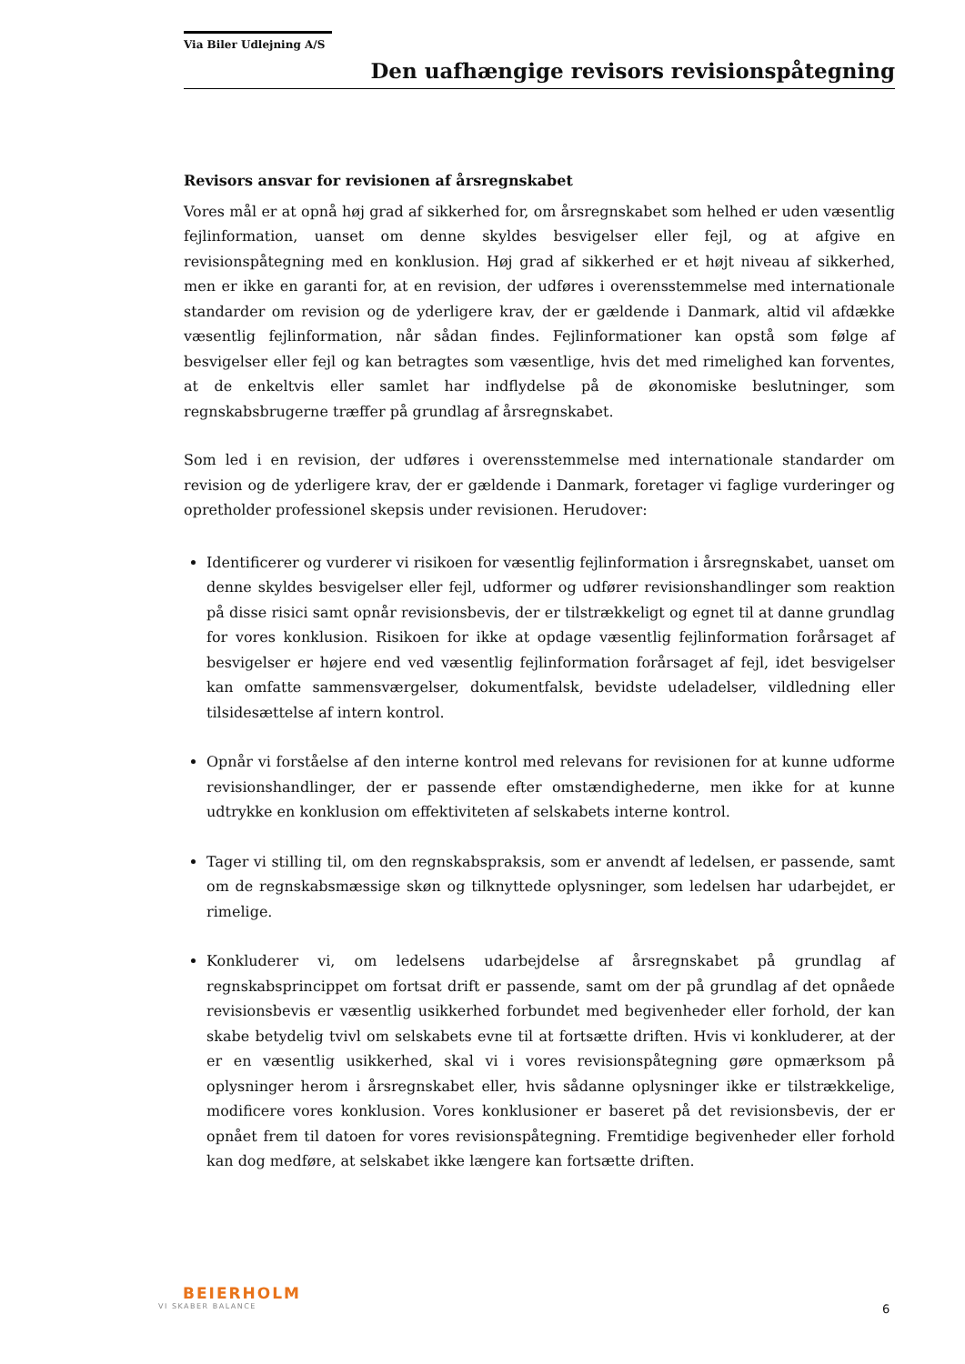Via Biler Udlejning A/S
Den uafhængige revisors revisionspåtegning
Revisors ansvar for revisionen af årsregnskabet
Vores mål er at opnå høj grad af sikkerhed for, om årsregnskabet som helhed er uden væsentlig fejlinformation, uanset om denne skyldes besvigelser eller fejl, og at afgive en revisionspåtegning med en konklusion. Høj grad af sikkerhed er et højt niveau af sikkerhed, men er ikke en garanti for, at en revision, der udføres i overensstemmelse med internationale standarder om revision og de yderligere krav, der er gældende i Danmark, altid vil afdække væsentlig fejlinformation, når sådan findes. Fejlinformationer kan opstå som følge af besvigelser eller fejl og kan betragtes som væsentlige, hvis det med rimelighed kan forventes, at de enkeltvis eller samlet har indflydelse på de økonomiske beslutninger, som regnskabsbrugerne træffer på grundlag af årsregnskabet.
Som led i en revision, der udføres i overensstemmelse med internationale standarder om revision og de yderligere krav, der er gældende i Danmark, foretager vi faglige vurderinger og opretholder professionel skepsis under revisionen. Herudover:
Identificerer og vurderer vi risikoen for væsentlig fejlinformation i årsregnskabet, uanset om denne skyldes besvigelser eller fejl, udformer og udfører revisionshandlinger som reaktion på disse risici samt opnår revisionsbevis, der er tilstrækkeligt og egnet til at danne grundlag for vores konklusion. Risikoen for ikke at opdage væsentlig fejlinformation forårsaget af besvigelser er højere end ved væsentlig fejlinformation forårsaget af fejl, idet besvigelser kan omfatte sammensværgelser, dokumentfalsk, bevidste udeladelser, vildledning eller tilsidesættelse af intern kontrol.
Opnår vi forståelse af den interne kontrol med relevans for revisionen for at kunne udforme revisionshandlinger, der er passende efter omstændighederne, men ikke for at kunne udtrykke en konklusion om effektiviteten af selskabets interne kontrol.
Tager vi stilling til, om den regnskabspraksis, som er anvendt af ledelsen, er passende, samt om de regnskabsmæssige skøn og tilknyttede oplysninger, som ledelsen har udarbejdet, er rimelige.
Konkluderer vi, om ledelsens udarbejdelse af årsregnskabet på grundlag af regnskabsprincippet om fortsat drift er passende, samt om der på grundlag af det opnåede revisionsbevis er væsentlig usikkerhed forbundet med begivenheder eller forhold, der kan skabe betydelig tvivl om selskabets evne til at fortsætte driften. Hvis vi konkluderer, at der er en væsentlig usikkerhed, skal vi i vores revisionspåtegning gøre opmærksom på oplysninger herom i årsregnskabet eller, hvis sådanne oplysninger ikke er tilstrækkelige, modificere vores konklusion. Vores konklusioner er baseret på det revisionsbevis, der er opnået frem til datoen for vores revisionspåtegning. Fremtidige begivenheder eller forhold kan dog medføre, at selskabet ikke længere kan fortsætte driften.
BEIERHOLM
VI SKABER BALANCE
6